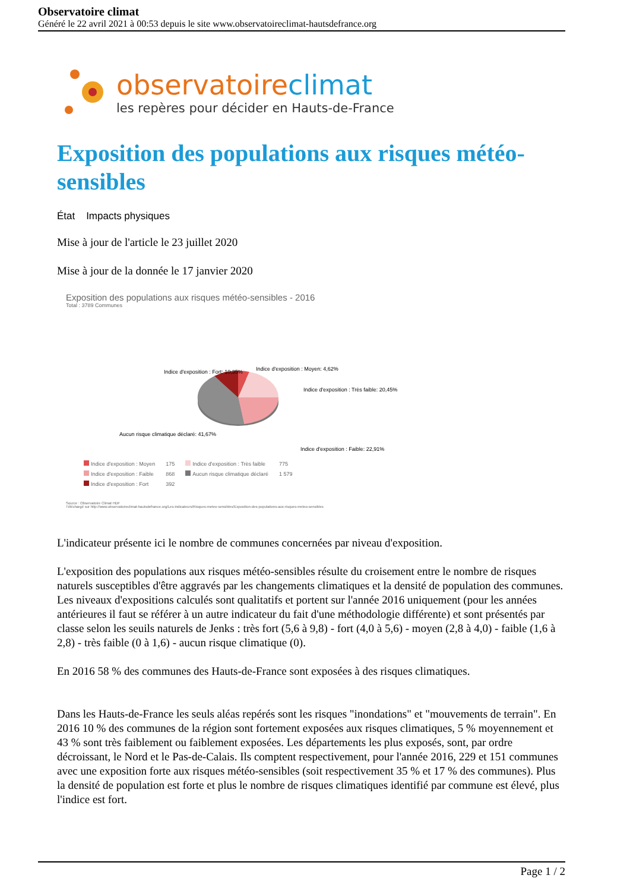Observatoire climat
Généré le 22 avril 2021 à 00:53 depuis le site www.observatoireclimat-hautsdefrance.org
observatoireclimat
les repères pour décider en Hauts-de-France
Exposition des populations aux risques météo-sensibles
État Impacts physiques
Mise à jour de l'article le 23 juillet 2020
Mise à jour de la donnée le 17 janvier 2020
Exposition des populations aux risques météo-sensibles - 2016
Total : 3789 Communes
Indice d'exposition : Fort: 10,35%
Indice d'exposition : Moyen: 4,62%
Indice d'exposition : Très faible: 20,45%
Aucun risque climatique déclaré: 41,67%
Indice d'exposition : Faible: 22,91%
| Indice d'exposition : Moyen | 175 | Indice d'exposition : Très faible | 775 |
| Indice d'exposition : Faible | 868 | Aucun risque climatique déclaré | 1 579 |
| Indice d'exposition : Fort | 392 | | |
Source : Observatoire Climat HDF
Téléchargé sur http://www.observatoireclimat-hautsdefrance.org/Les-indicateurs/Risques-meteo-sensibles/Exposition-des-populations-aux-risques-meteo-sensibles
L'indicateur présente ici le nombre de communes concernées par niveau d'exposition.
L'exposition des populations aux risques météo-sensibles résulte du croisement entre le nombre de risques naturels susceptibles d'être aggravés par les changements climatiques et la densité de population des communes. Les niveaux d'expositions calculés sont qualitatifs et portent sur l'année 2016 uniquement (pour les années antérieures il faut se référer à un autre indicateur du fait d'une méthodologie différente) et sont présentés par classe selon les seuils naturels de Jenks : très fort (5,6 à 9,8) - fort (4,0 à 5,6) - moyen (2,8 à 4,0) - faible (1,6 à 2,8) - très faible (0 à 1,6) - aucun risque climatique (0).
En 2016 58 % des communes des Hauts-de-France sont exposées à des risques climatiques.
Dans les Hauts-de-France les seuls aléas repérés sont les risques "inondations" et "mouvements de terrain". En 2016 10 % des communes de la région sont fortement exposées aux risques climatiques, 5 % moyennement et 43 % sont très faiblement ou faiblement exposées. Les départements les plus exposés, sont, par ordre décroissant, le Nord et le Pas-de-Calais. Ils comptent respectivement, pour l'année 2016, 229 et 151 communes avec une exposition forte aux risques météo-sensibles (soit respectivement 35 % et 17 % des communes). Plus la densité de population est forte et plus le nombre de risques climatiques identifié par commune est élevé, plus l'indice est fort.
Page 1 / 2